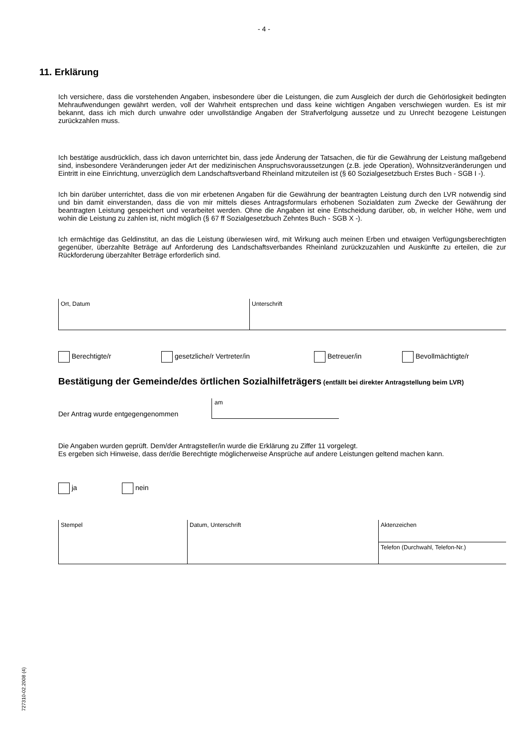- 4 -
11. Erklärung
Ich versichere, dass die vorstehenden Angaben, insbesondere über die Leistungen, die zum Ausgleich der durch die Gehörlosigkeit bedingten Mehraufwendungen gewährt werden, voll der Wahrheit entsprechen und dass keine wichtigen Angaben verschwiegen wurden. Es ist mir bekannt, dass ich mich durch unwahre oder unvollständige Angaben der Strafverfolgung aussetze und zu Unrecht bezogene Leistungen zurückzahlen muss.
Ich bestätige ausdrücklich, dass ich davon unterrichtet bin, dass jede Änderung der Tatsachen, die für die Gewährung der Leistung maßgebend sind, insbesondere Veränderungen jeder Art der medizinischen Anspruchsvoraussetzungen (z.B. jede Operation), Wohnsitzveränderungen und Eintritt in eine Einrichtung, unverzüglich dem Landschaftsverband Rheinland mitzuteilen ist (§ 60 Sozialgesetzbuch Erstes Buch - SGB I -).
Ich bin darüber unterrichtet, dass die von mir erbetenen Angaben für die Gewährung der beantragten Leistung durch den LVR notwendig sind und bin damit einverstanden, dass die von mir mittels dieses Antragsformulars erhobenen Sozialdaten zum Zwecke der Gewährung der beantragten Leistung gespeichert und verarbeitet werden. Ohne die Angaben ist eine Entscheidung darüber, ob, in welcher Höhe, wem und wohin die Leistung zu zahlen ist, nicht möglich (§ 67 ff Sozialgesetzbuch Zehntes Buch - SGB X -).
Ich ermächtige das Geldinstitut, an das die Leistung überwiesen wird, mit Wirkung auch meinen Erben und etwaigen Verfügungsberechtigten gegenüber, überzahlte Beträge auf Anforderung des Landschaftsverbandes Rheinland zurückzuzahlen und Auskünfte zu erteilen, die zur Rückforderung überzahlter Beträge erforderlich sind.
Ort, Datum Unterschrift
Berechtigte/r gesetzliche/r Vertreter/in Betreuer/in Bevollmächtigte/r
Bestätigung der Gemeinde/des örtlichen Sozialhilfeträgers (entfällt bei direkter Antragstellung beim LVR)
Der Antrag wurde entgegengenommen
am
Die Angaben wurden geprüft. Dem/der Antragsteller/in wurde die Erklärung zu Ziffer 11 vorgelegt.
Es ergeben sich Hinweise, dass der/die Berechtigte möglicherweise Ansprüche auf andere Leistungen geltend machen kann.
ja nein
Stempel Datum, Unterschrift
Aktenzeichen
Telefon (Durchwahl, Telefon-Nr.)
727310-02.2008 (4)